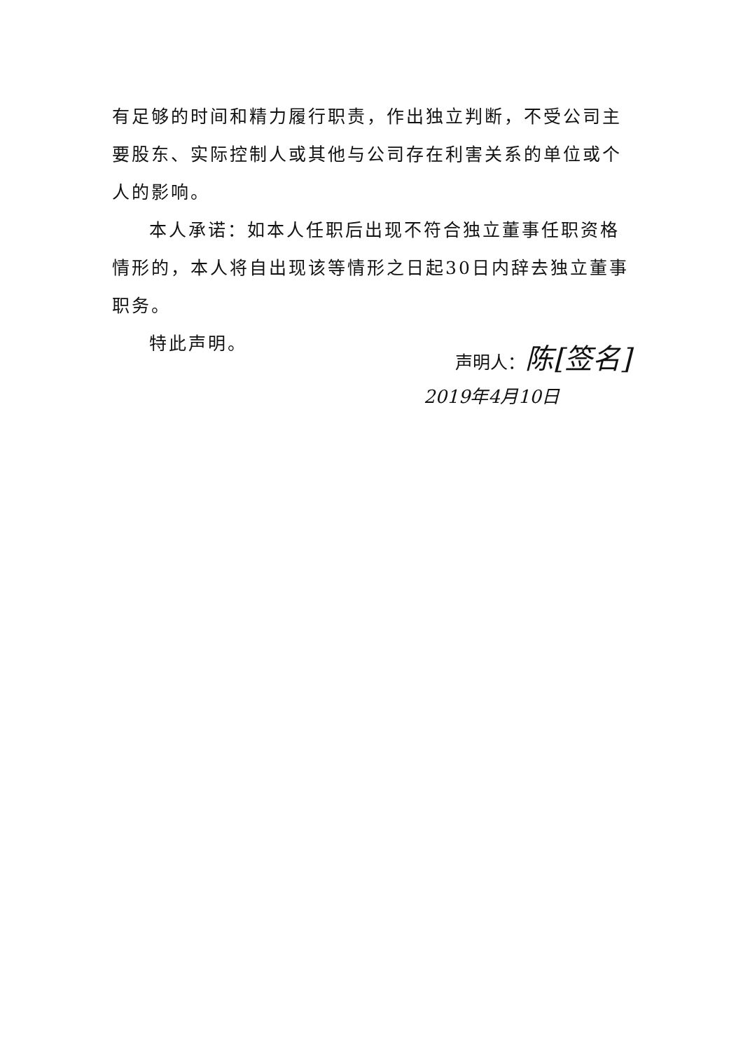有足够的时间和精力履行职责，作出独立判断，不受公司主要股东、实际控制人或其他与公司存在利害关系的单位或个人的影响。
本人承诺：如本人任职后出现不符合独立董事任职资格情形的，本人将自出现该等情形之日起30日内辞去独立董事职务。
特此声明。
声明人：陈[签名]
2019年4月10日